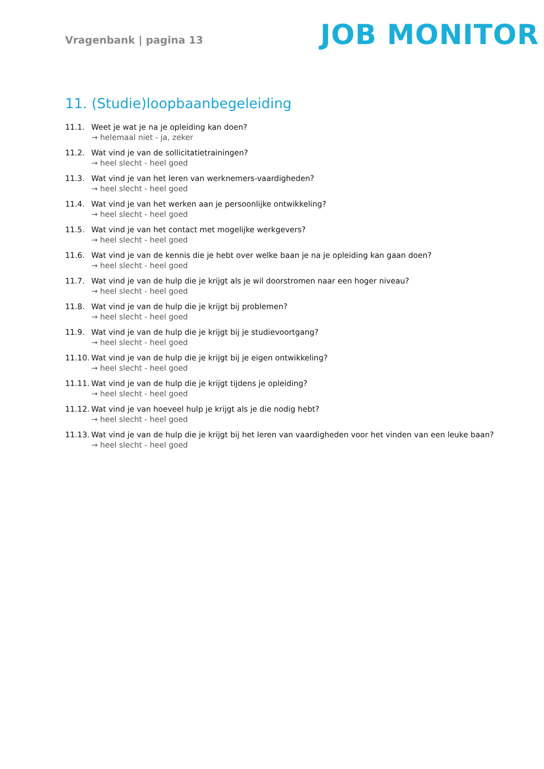Vragenbank | pagina 13
JOB MONITOR
11. (Studie)loopbaanbegeleiding
11.1. Weet je wat je na je opleiding kan doen?
→ helemaal niet - ja, zeker
11.2. Wat vind je van de sollicitatietrainingen?
→ heel slecht - heel goed
11.3. Wat vind je van het leren van werknemers-vaardigheden?
→ heel slecht - heel goed
11.4. Wat vind je van het werken aan je persoonlijke ontwikkeling?
→ heel slecht - heel goed
11.5. Wat vind je van het contact met mogelijke werkgevers?
→ heel slecht - heel goed
11.6. Wat vind je van de kennis die je hebt over welke baan je na je opleiding kan gaan doen?
→ heel slecht - heel goed
11.7. Wat vind je van de hulp die je krijgt als je wil doorstromen naar een hoger niveau?
→ heel slecht - heel goed
11.8. Wat vind je van de hulp die je krijgt bij problemen?
→ heel slecht - heel goed
11.9. Wat vind je van de hulp die je krijgt bij je studievoortgang?
→ heel slecht - heel goed
11.10. Wat vind je van de hulp die je krijgt bij je eigen ontwikkeling?
→ heel slecht - heel goed
11.11. Wat vind je van de hulp die je krijgt tijdens je opleiding?
→ heel slecht - heel goed
11.12. Wat vind je van hoeveel hulp je krijgt als je die nodig hebt?
→ heel slecht - heel goed
11.13. Wat vind je van de hulp die je krijgt bij het leren van vaardigheden voor het vinden van een leuke baan?
→ heel slecht - heel goed